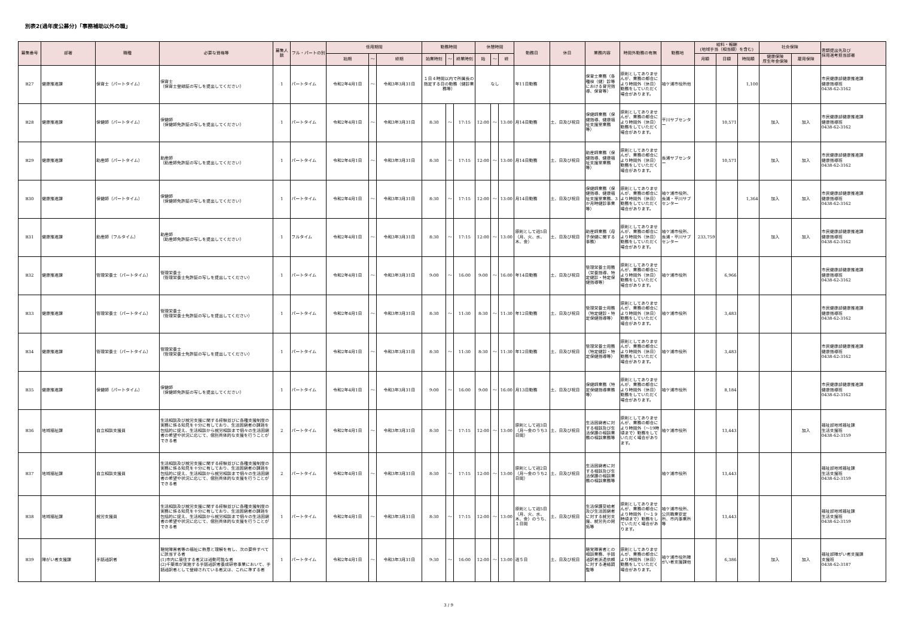別表2(過年度公募分)「事務補助以外の職」
| 募集番号 | 部署 | 職種 | 必要な資格等 | 募集人数 | フル・パートの別 | 任用期間 | | | 勤務時間 | | | 休憩時間 | | | 勤務日 | 休日 | 業務内容 | 時間外勤務の有無 | 勤務地 | 給料・報酬 (地域手当（相当額）を含む) | | | 社会保険 | | 書類提出先及び 採用選考担当部署 |
| --- | --- | --- | --- | --- | --- | --- | --- | --- | --- | --- | --- | --- | --- | --- | --- | --- | --- | --- | --- | --- | --- | --- | --- | --- | --- |
| | | | | | | 始期 | ～ | 終期 | 始業時刻 | ～ | 終業時刻 | 始 | ～ | 終 | | | | | | 月額 | 日額 | 時間額 | 健康保険 厚生年金保険 | 雇用保険 | |
| B27 | 健康推進課 | 保育士（パートタイム） | 保育士 （保育士登録証の写しを提出してください） | 1 | パートタイム | 令和2年4月1日 | ～ | 令和3年3月31日 | １日４時間以内で所属長の指定する日の勤務（健診業務等） | | | なし | | | 年11日勤務 | | 保育士業務（各種検（健）診等における育児指導、保育等） | 原則としてありませんが、業務の都合により時間外（休日）勤務をしていただく場合があります。 | 袖ケ浦市役所他 | | | 1,100 | | | 市民健康部健康推進課 健康指導班 0438-62-3162 |
| B28 | 健康推進課 | 保健師（パートタイム） | 保健師 （保健師免許証の写しを提出してください） | 1 | パートタイム | 令和2年4月1日 | ～ | 令和3年3月31日 | 8:30 | ～ | 17:15 | 12:00 | ～ | 13:00 | 月14日勤務 | 土、日及び祝日 | 保健師業務（保健指導、健康福祉支援室業務等） | 原則としてありませんが、業務の都合により時間外（休日）勤務をしていただく場合があります。 | 平川サブセンター | | 10,571 | | 加入 | 加入 | 市民健康部健康推進課 健康指導班 0438-62-3162 |
| B29 | 健康推進課 | 助産師（パートタイム） | 助産師 （助産師免許証の写しを提出してください） | 1 | パートタイム | 令和2年4月1日 | ～ | 令和3年3月31日 | 8:30 | ～ | 17:15 | 12:00 | ～ | 13:00 | 月14日勤務 | 土、日及び祝日 | 助産師業務（保健指導、健康福祉支援室業務等） | 原則としてありませんが、業務の都合により時間外（休日）勤務をしていただく場合があります。 | 長浦サブセンター | | 10,571 | | 加入 | 加入 | 市民健康部健康推進課 健康指導班 0438-62-3162 |
| B30 | 健康推進課 | 保健師（パートタイム） | 保健師 （保健師免許証の写しを提出してください） | 1 | パートタイム | 令和2年4月1日 | ～ | 令和3年3月31日 | 8:30 | ～ | 17:15 | 12:00 | ～ | 13:00 | 月14日勤務 | 土、日及び祝日 | 保健師業務（保健指導、健康福祉支援室業務、3か月時健診事業等） | 原則としてありませんが、業務の都合により時間外（休日）勤務をしていただく場合があります。 | 袖ケ浦市役所、長浦・平川サブセンター | | | 1,364 | 加入 | 加入 | 市民健康部健康推進課 健康指導班 0438-62-3162 |
| B31 | 健康推進課 | 助産師（フルタイム） | 助産師 （助産師免許証の写しを提出してください） | 1 | フルタイム | 令和2年4月1日 | ～ | 令和3年3月31日 | 8:30 | ～ | 17:15 | 12:00 | ～ | 13:00 | 原則として週5日（月、火、水、木、金） | 土、日及び祝日 | 助産師業務（母子保健に関する事務） | 原則としてありませんが、業務の都合により時間外（休日）勤務をしていただく場合があります。 | 袖ケ浦市役所、長浦・平川サブセンター | 233,759 | | | 加入 | 加入 | 市民健康部健康推進課 健康指導班 0438-62-3162 |
| B32 | 健康推進課 | 管理栄養士（パートタイム） | 管理栄養士 （管理栄養士免許証の写しを提出してください） | 1 | パートタイム | 令和2年4月1日 | ～ | 令和3年3月31日 | 9:00 | ～ | 16:00 | 9:00 | ～ | 16:00 | 年14日勤務 | 土、日及び祝日 | 管理栄養士用務（栄養指導、特定健診・特定保健指導等） | 原則としてありませんが、業務の都合により時間外（休日）勤務をしていただく場合があります。 | 袖ケ浦市役所 | | 6,966 | | | | 市民健康部健康推進課 健康指導班 0438-62-3162 |
| B33 | 健康推進課 | 管理栄養士（パートタイム） | 管理栄養士 （管理栄養士免許証の写しを提出してください） | 1 | パートタイム | 令和2年4月1日 | ～ | 令和3年3月31日 | 8:30 | ～ | 11:30 | 8:30 | ～ | 11:30 | 年12日勤務 | 土、日及び祝日 | 管理栄養士用務（特定健診・特定保健指導等） | 原則としてありませんが、業務の都合により時間外（休日）勤務をしていただく場合があります。 | 袖ケ浦市役所 | | 3,483 | | | | 市民健康部健康推進課 健康指導班 0438-62-3162 |
| B34 | 健康推進課 | 管理栄養士（パートタイム） | 管理栄養士 （管理栄養士免許証の写しを提出してください） | 1 | パートタイム | 令和2年4月1日 | ～ | 令和3年3月31日 | 8:30 | ～ | 11:30 | 8:30 | ～ | 11:30 | 年12日勤務 | 土、日及び祝日 | 管理栄養士用務（特定健診・特定保健指導等） | 原則としてありませんが、業務の都合により時間外（休日）勤務をしていただく場合があります。 | 袖ケ浦市役所 | | 3,483 | | | | 市民健康部健康推進課 健康指導班 0438-62-3162 |
| B35 | 健康推進課 | 保健師（パートタイム） | 保健師 （保健師免許証の写しを提出してください） | 1 | パートタイム | 令和2年4月1日 | ～ | 令和3年3月31日 | 9:00 | ～ | 16:00 | 9:00 | ～ | 16:00 | 月13日勤務 | 土、日及び祝日 | 保健師業務（特定保健指導業務等） | 原則としてありませんが、業務の都合により時間外（休日）勤務をしていただく場合があります。 | 袖ケ浦市役所 | | 8,184 | | | | 市民健康部健康推進課 健康指導班 0438-62-3162 |
| B36 | 地域福祉課 | 自立相談支援員 | 生活相談及び就労支援に関する経験並びに各種支援制度の実務に係る知見を十分に有しており、生活困窮者の課題を包括的に捉え、生活相談から就労相談まで個々の生活困窮者の希望や状況に応じて、個別具体的な支援を行うことができる者 | 2 | パートタイム | 令和2年4月1日 | ～ | 令和3年3月31日 | 8:30 | ～ | 17:15 | 12:00 | ～ | 13:00 | 原則として週3日（月～金のうち3日間） | 土、日及び祝日 | 生活困窮者に対する相談及び生活保護の相談業務の相談業務等 | 原則としてありませんが、業務の都合により時間外（～19時頃まで）勤務をしていただく場合があります。 | 袖ケ浦市役所 | | 13,443 | | | 加入 | 福祉部地域福祉課 生活支援班 0438-62-3159 |
| B37 | 地域福祉課 | 自立相談支援員 | 生活相談及び就労支援に関する経験並びに各種支援制度の実務に係る知見を十分に有しており、生活困窮者の課題を包括的に捉え、生活相談から就労相談まで個々の生活困窮者の希望や状況に応じて、個別具体的な支援を行うことができる者 | 2 | パートタイム | 令和2年4月1日 | ～ | 令和3年3月31日 | 8:30 | ～ | 17:15 | 12:00 | ～ | 13:00 | 原則として週2日（月～金のうち2日間） | 土、日及び祝日 | 生活困窮者に対する相談及び生活保護の相談業務の相談業務等 | | 袖ケ浦市役所 | | 13,443 | | | | 福祉部地域福祉課 生活支援班 0438-62-3159 |
| B38 | 地域福祉課 | 就労支援員 | 生活相談及び就労支援に関する経験並びに各種支援制度の実務に係る知見を十分に有しており、生活困窮者の課題を包括的に捉え、生活相談から就労相談まで個々の生活困窮者の希望や状況に応じて、個別具体的な支援を行うことができる者 | 1 | パートタイム | 令和2年4月1日 | ～ | 令和3年3月31日 | 8:30 | ～ | 17:15 | 12:00 | ～ | 13:00 | 原則として週5日（月、火、水、木、金）のうち、１日間 | 土、日及び祝日 | 生活保護受給者及び生活困窮者に対する就労支援、就労先の開拓等 | 原則としてありませんが、業務の都合により時間外（～１９時頃まで）勤務をしていただく場合があります。 | 袖ケ浦市役所、公共職業安定所、市内事業所等 | | 13,443 | | | | 福祉部地域福祉課 生活支援班 0438-62-3159 |
| B39 | 障がい者支援課 | 手話通訳者 | 聴覚障害者等の福祉に熱意と理解を有し、次の要件すべてに該当する者 (1)市内に居住する者又は通勤可能な者 (2)千葉県が実施する手話通訳者養成研修事業において、手話通訳者として登録されている者又は、これに準ずる者 | 1 | パートタイム | 令和2年4月1日 | ～ | 令和3年3月31日 | 9:30 | ～ | 16:00 | 12:00 | ～ | 13:00 | 週５日 | 土、日及び祝日 | 聴覚障害者との相談業務、手話通訳者派遣依頼に対する連絡調整等 | 原則としてありませんが、業務の都合により時間外（休日）勤務をしていただく場合があります。 | 袖ケ浦市役所障がい者支援課他 | | 6,386 | | 加入 | 加入 | 福祉部障がい者支援課 支援班 0438-62-3187 |
3 / 9